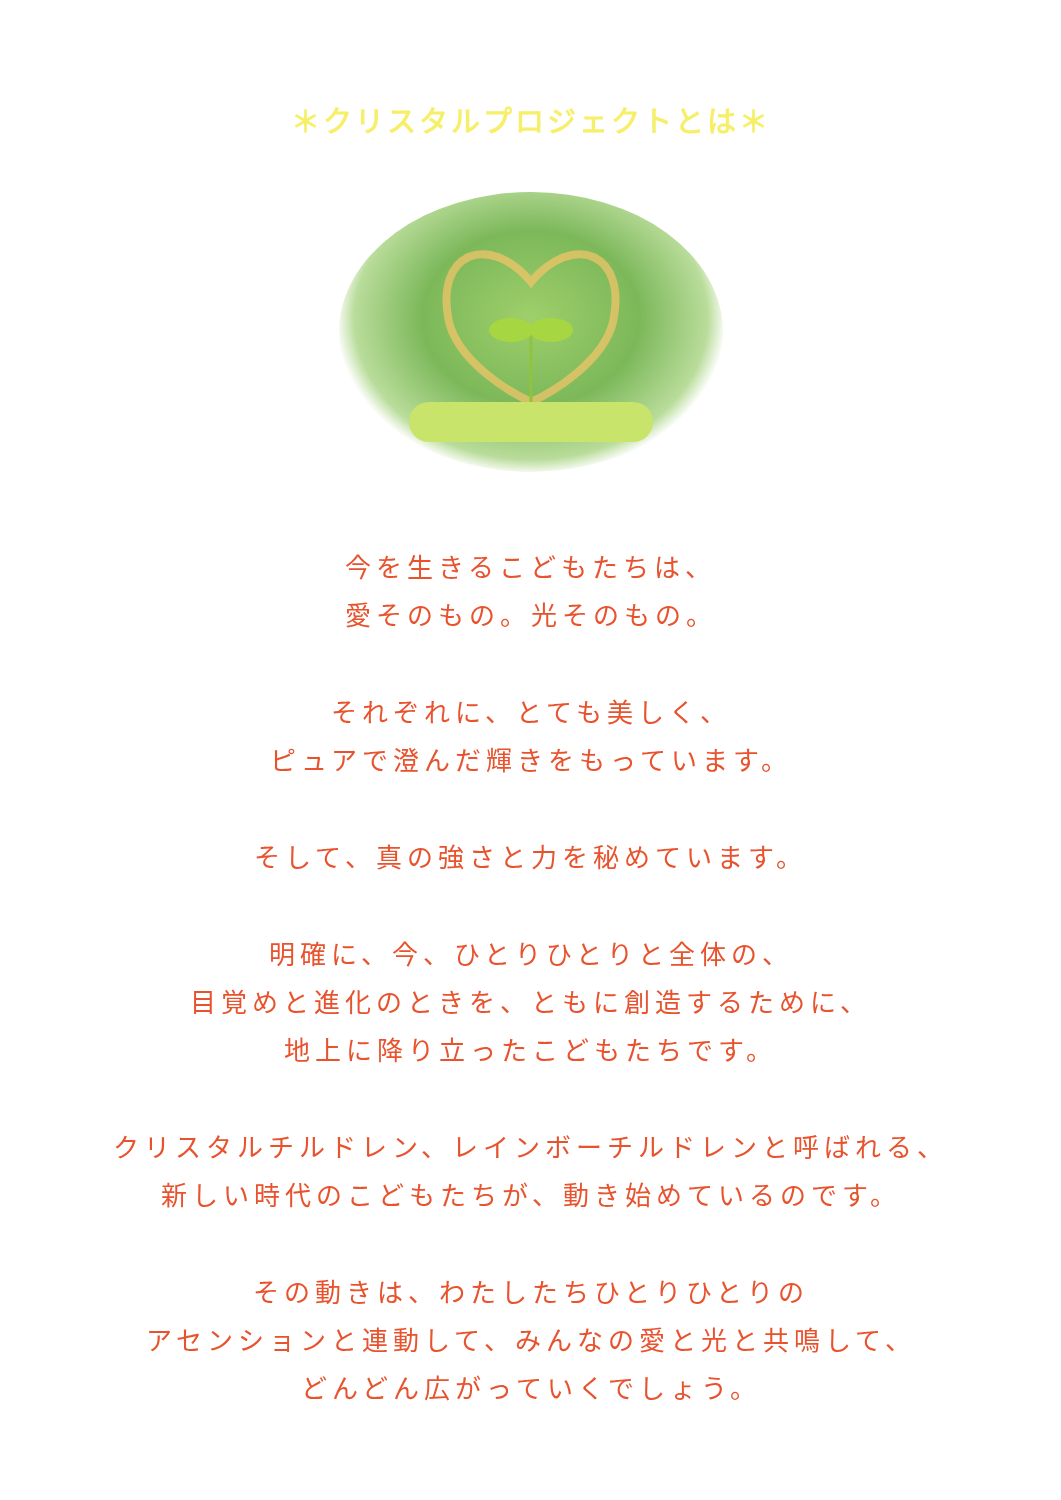＊クリスタルプロジェクトとは＊
今を生きるこどもたちは、
愛そのもの。光そのもの。
それぞれに、とても美しく、
ピュアで澄んだ輝きをもっています。
そして、真の強さと力を秘めています。
明確に、今、ひとりひとりと全体の、
目覚めと進化のときを、ともに創造するために、
地上に降り立ったこどもたちです。
クリスタルチルドレン、レインボーチルドレンと呼ばれる、
新しい時代のこどもたちが、動き始めているのです。
その動きは、わたしたちひとりひとりの
アセンションと連動して、みんなの愛と光と共鳴して、
どんどん広がっていくでしょう。